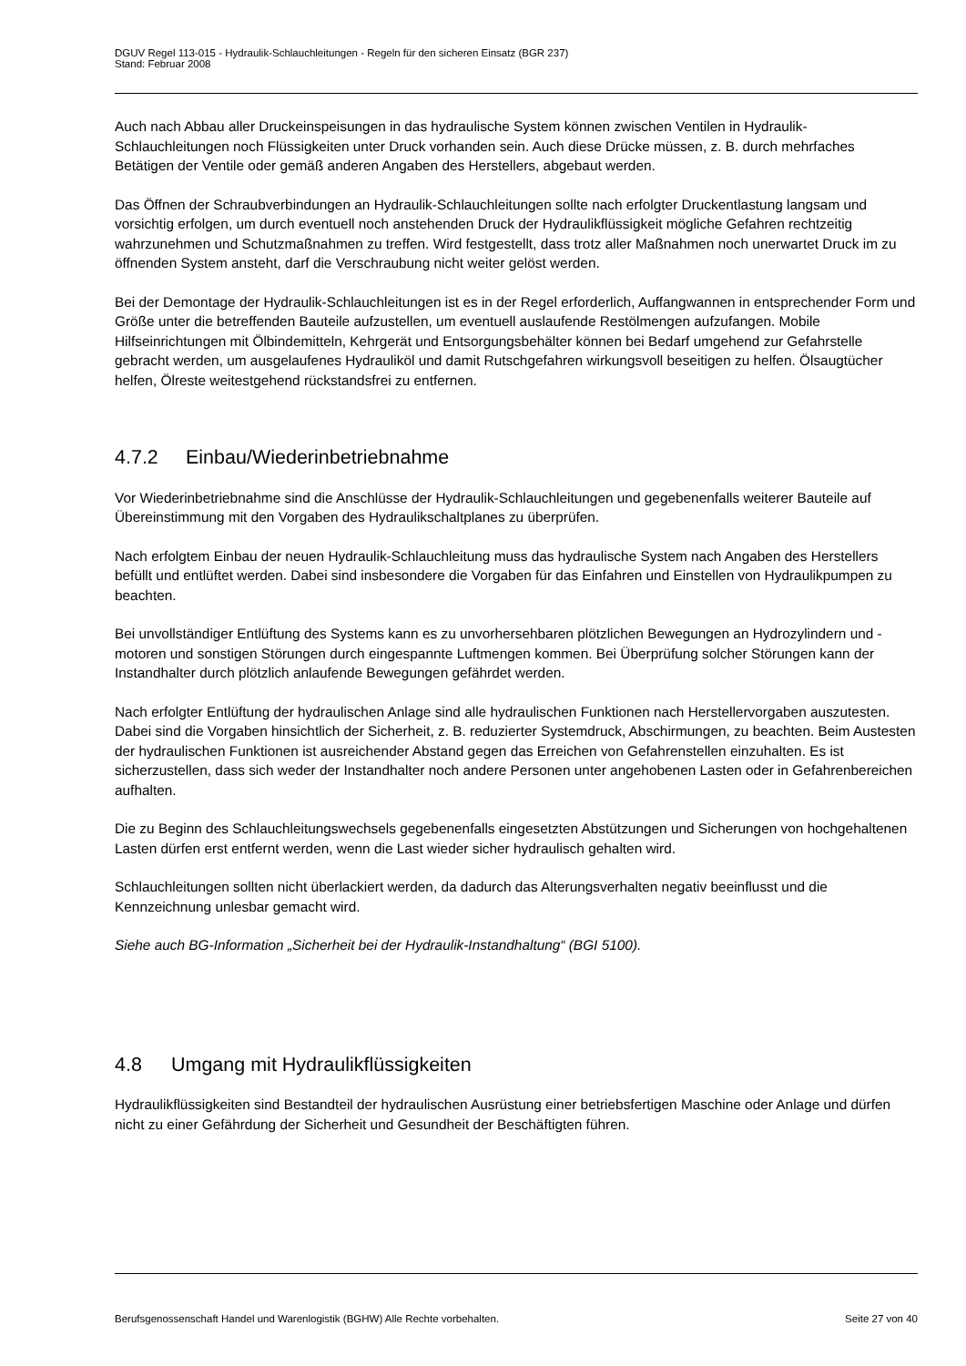DGUV Regel 113-015 - Hydraulik-Schlauchleitungen - Regeln für den sicheren Einsatz (BGR 237)
Stand: Februar 2008
Auch nach Abbau aller Druckeinspeisungen in das hydraulische System können zwischen Ventilen in Hydraulik-Schlauchleitungen noch Flüssigkeiten unter Druck vorhanden sein. Auch diese Drücke müssen, z. B. durch mehrfaches Betätigen der Ventile oder gemäß anderen Angaben des Herstellers, abgebaut werden.
Das Öffnen der Schraubverbindungen an Hydraulik-Schlauchleitungen sollte nach erfolgter Druckentlastung langsam und vorsichtig erfolgen, um durch eventuell noch anstehenden Druck der Hydraulikflüssigkeit mögliche Gefahren rechtzeitig wahrzunehmen und Schutzmaßnahmen zu treffen. Wird festgestellt, dass trotz aller Maßnahmen noch unerwartet Druck im zu öffnenden System ansteht, darf die Verschraubung nicht weiter gelöst werden.
Bei der Demontage der Hydraulik-Schlauchleitungen ist es in der Regel erforderlich, Auffangwannen in entsprechender Form und Größe unter die betreffenden Bauteile aufzustellen, um eventuell auslaufende Restölmengen aufzufangen. Mobile Hilfseinrichtungen mit Ölbindemitteln, Kehrgerät und Entsorgungsbehälter können bei Bedarf umgehend zur Gefahrstelle gebracht werden, um ausgelaufenes Hydrauliköl und damit Rutschgefahren wirkungsvoll beseitigen zu helfen. Ölsaugtücher helfen, Ölreste weitestgehend rückstandsfrei zu entfernen.
4.7.2 Einbau/Wiederinbetriebnahme
Vor Wiederinbetriebnahme sind die Anschlüsse der Hydraulik-Schlauchleitungen und gegebenenfalls weiterer Bauteile auf Übereinstimmung mit den Vorgaben des Hydraulikschaltplanes zu überprüfen.
Nach erfolgtem Einbau der neuen Hydraulik-Schlauchleitung muss das hydraulische System nach Angaben des Herstellers befüllt und entlüftet werden. Dabei sind insbesondere die Vorgaben für das Einfahren und Einstellen von Hydraulikpumpen zu beachten.
Bei unvollständiger Entlüftung des Systems kann es zu unvorhersehbaren plötzlichen Bewegungen an Hydrozylindern und -motoren und sonstigen Störungen durch eingespannte Luftmengen kommen. Bei Überprüfung solcher Störungen kann der Instandhalter durch plötzlich anlaufende Bewegungen gefährdet werden.
Nach erfolgter Entlüftung der hydraulischen Anlage sind alle hydraulischen Funktionen nach Herstellervorgaben auszutesten. Dabei sind die Vorgaben hinsichtlich der Sicherheit, z. B. reduzierter Systemdruck, Abschirmungen, zu beachten. Beim Austesten der hydraulischen Funktionen ist ausreichender Abstand gegen das Erreichen von Gefahrenstellen einzuhalten. Es ist sicherzustellen, dass sich weder der Instandhalter noch andere Personen unter angehobenen Lasten oder in Gefahrenbereichen aufhalten.
Die zu Beginn des Schlauchleitungswechsels gegebenenfalls eingesetzten Abstützungen und Sicherungen von hochgehaltenen Lasten dürfen erst entfernt werden, wenn die Last wieder sicher hydraulisch gehalten wird.
Schlauchleitungen sollten nicht überlackiert werden, da dadurch das Alterungsverhalten negativ beeinflusst und die Kennzeichnung unlesbar gemacht wird.
Siehe auch BG-Information „Sicherheit bei der Hydraulik-Instandhaltung“ (BGI 5100).
4.8 Umgang mit Hydraulikflüssigkeiten
Hydraulikflüssigkeiten sind Bestandteil der hydraulischen Ausrüstung einer betriebsfertigen Maschine oder Anlage und dürfen nicht zu einer Gefährdung der Sicherheit und Gesundheit der Beschäftigten führen.
Berufsgenossenschaft Handel und Warenlogistik (BGHW) Alle Rechte vorbehalten. Seite 27 von 40